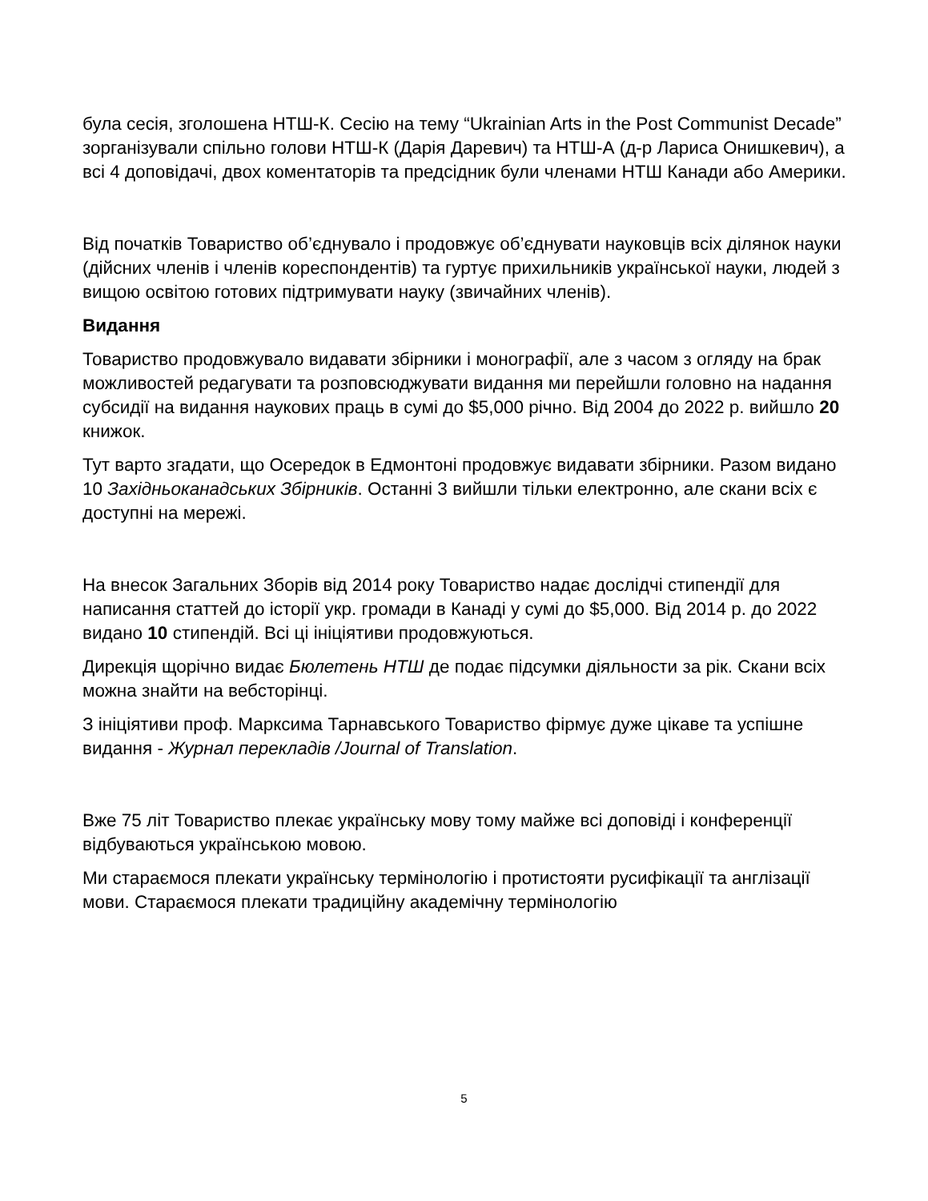була сесія, зголошена НТШ-К. Сесію на тему “Ukrainian Arts in the Post Communist Decade” зорганізували спільно голови НТШ-К (Дарія Даревич) та НТШ-А (д-р Лариса Онишкевич), а всі 4 доповідачі, двох коментаторів та предсідник були членами НТШ Канади або Америки.
Від початків Товариство об’єднувало і продовжує об’єднувати науковців всіх ділянок науки (дійсних членів і членів кореспондентів) та гуртує прихильників української науки, людей з вищою освітою готових підтримувати науку (звичайних членів).
Видання
Товариство продовжувало видавати збірники і монографії, але з часом з огляду на брак можливостей редагувати та розповсюджувати видання ми перейшли головно на надання субсидії на видання наукових праць в сумі до $5,000 річно. Від 2004 до 2022 р. вийшло 20 книжок.
Тут варто згадати, що Осередок в Едмонтоні продовжує видавати збірники. Разом видано 10 Західньоканадських Збірників. Останні 3 вийшли тільки електронно, але скани всіх є доступні на мережі.
На внесок Загальних Зборів від 2014 року Товариство надає дослідчі стипендії для написання статтей до історії укр. громади в Канаді у сумі до $5,000. Від 2014 р. до 2022 видано 10 стипендій. Всі ці ініціятиви продовжуються.
Дирекція щорічно видає Бюлетень НТШ де подає підсумки діяльности за рік. Скани всіх можна знайти на вебсторінці.
З ініціятиви проф. Марксима Тарнавського Товариство фірмує дуже цікаве та успішне видання - Журнал перекладів /Journal of Translation.
Вже 75 літ Товариство плекає українську мову тому майже всі доповіді і конференції відбуваються українською мовою.
Ми стараємося плекати українську термінологію і протистояти русифікації та англізації мови. Стараємося плекати традиційну академічну термінологію
5